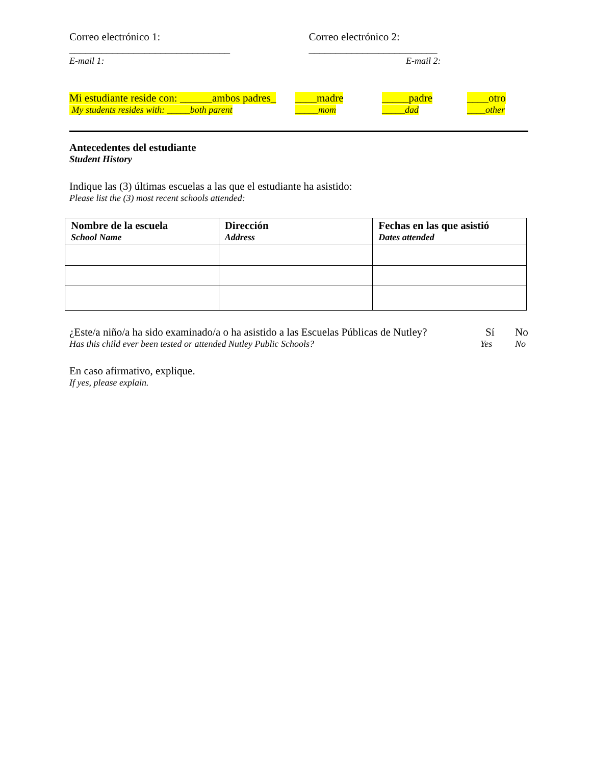Correo electrónico 1: ______________________________ Correo electrónico 2: ________________________
E-mail 1: E-mail 2:
Mi estudiante reside con: ______ambos padres_ ____madre _____padre ____otro
My students resides with: _____both parent _____mom _____dad ____other
Antecedentes del estudiante
Student History
Indique las (3) últimas escuelas a las que el estudiante ha asistido:
Please list the (3) most recent schools attended:
| Nombre de la escuela School Name | Dirección Address | Fechas en las que asistió Dates attended |
¿Este/a niño/a ha sido examinado/a o ha asistido a las Escuelas Públicas de Nutley? Sí No
Has this child ever been tested or attended Nutley Public Schools? Yes No
En caso afirmativo, explique.
If yes, please explain.